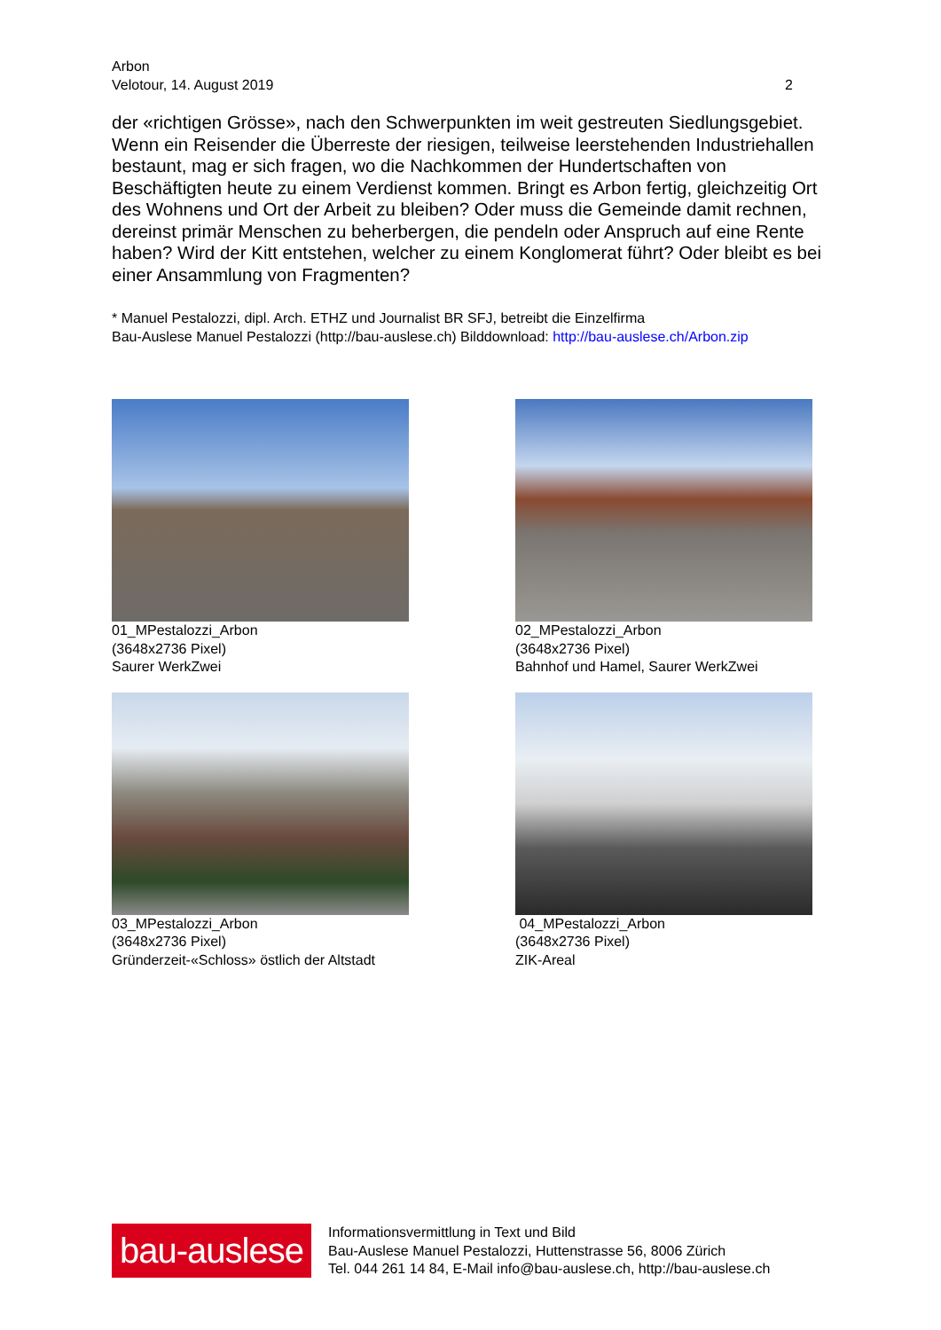Arbon
Velotour, 14. August 2019 2
der «richtigen Grösse», nach den Schwerpunkten im weit gestreuten Siedlungsgebiet. Wenn ein Reisender die Überreste der riesigen, teilweise leerstehenden Industriehallen bestaunt, mag er sich fragen, wo die Nachkommen der Hundertschaften von Beschäftigten heute zu einem Verdienst kommen. Bringt es Arbon fertig, gleichzeitig Ort des Wohnens und Ort der Arbeit zu bleiben? Oder muss die Gemeinde damit rechnen, dereinst primär Menschen zu beherbergen, die pendeln oder Anspruch auf eine Rente haben? Wird der Kitt entstehen, welcher zu einem Konglomerat führt? Oder bleibt es bei einer Ansammlung von Fragmenten?
* Manuel Pestalozzi, dipl. Arch. ETHZ und Journalist BR SFJ, betreibt die Einzelfirma
Bau-Auslese Manuel Pestalozzi (http://bau-auslese.ch) Bilddownload: http://bau-auslese.ch/Arbon.zip
01_MPestalozzi_Arbon
(3648x2736 Pixel)
Saurer WerkZwei
02_MPestalozzi_Arbon
(3648x2736 Pixel)
Bahnhof und Hamel, Saurer WerkZwei
03_MPestalozzi_Arbon
(3648x2736 Pixel)
Gründerzeit-«Schloss» östlich der Altstadt
04_MPestalozzi_Arbon
(3648x2736 Pixel)
ZIK-Areal
bau-auslese
Informationsvermittlung in Text und Bild
Bau-Auslese Manuel Pestalozzi, Huttenstrasse 56, 8006 Zürich
Tel. 044 261 14 84, E-Mail info@bau-auslese.ch, http://bau-auslese.ch